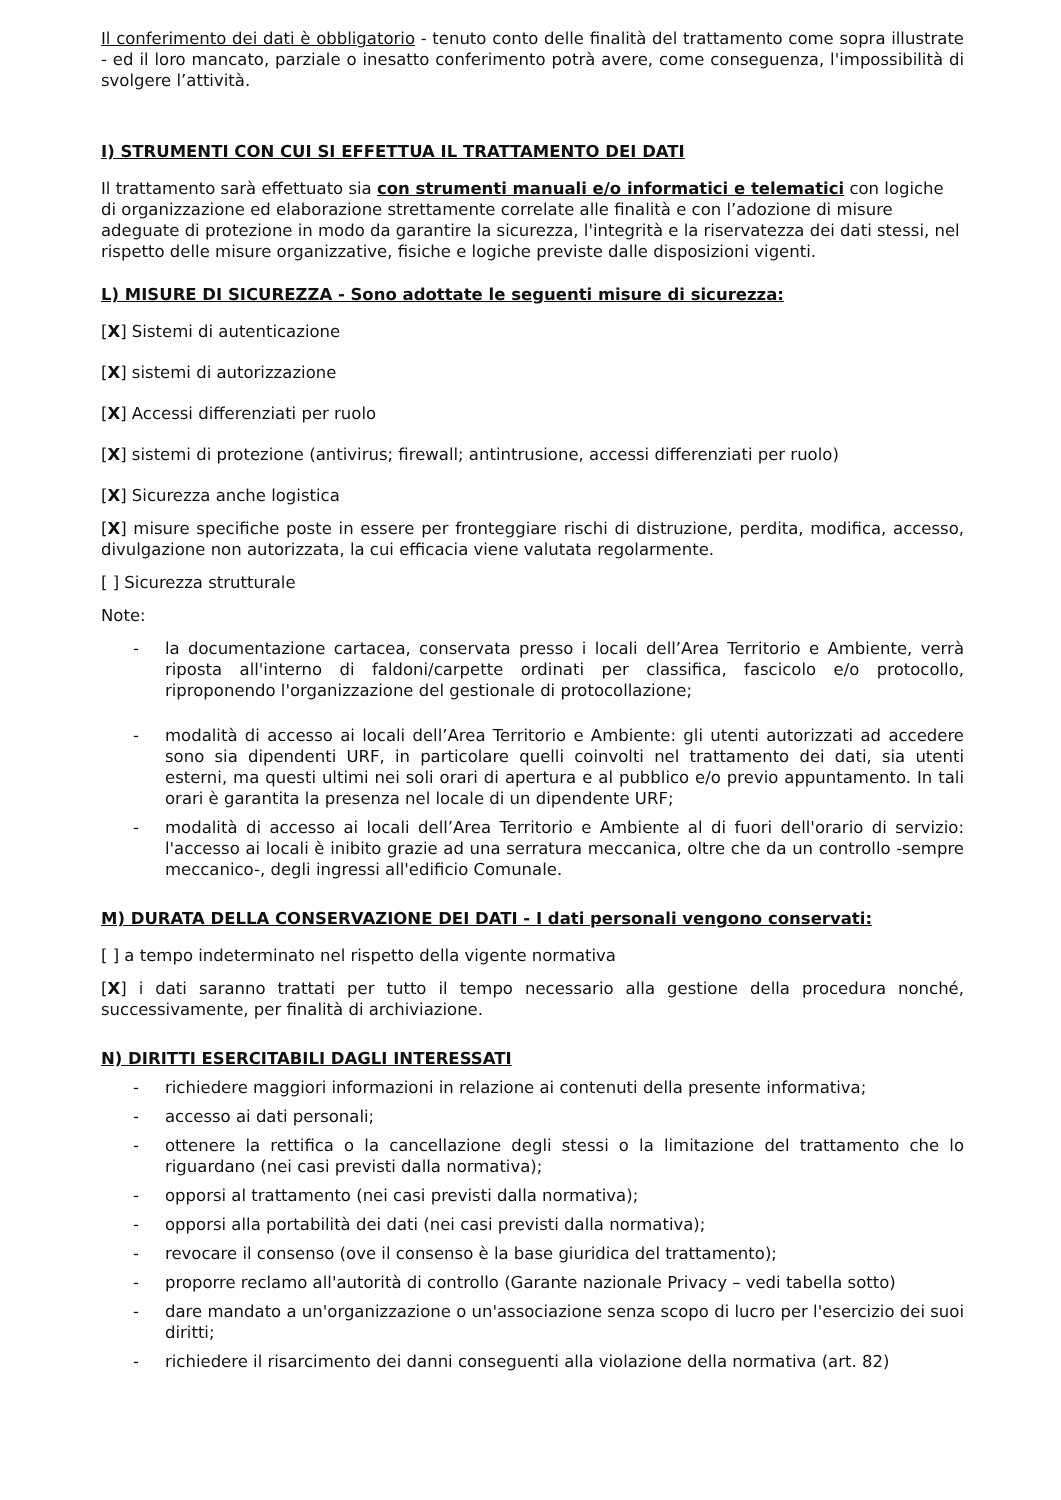Il conferimento dei dati è obbligatorio - tenuto conto delle finalità del trattamento come sopra illustrate - ed il loro mancato, parziale o inesatto conferimento potrà avere, come conseguenza, l'impossibilità di svolgere l’attività.
I) STRUMENTI CON CUI SI EFFETTUA IL TRATTAMENTO DEI DATI
Il trattamento sarà effettuato sia con strumenti manuali e/o informatici e telematici con logiche di organizzazione ed elaborazione strettamente correlate alle finalità e con l’adozione di misure adeguate di protezione in modo da garantire la sicurezza, l'integrità e la riservatezza dei dati stessi, nel rispetto delle misure organizzative, fisiche e logiche previste dalle disposizioni vigenti.
L) MISURE DI SICUREZZA - Sono adottate le seguenti misure di sicurezza:
[X] Sistemi di autenticazione
[X] sistemi di autorizzazione
[X] Accessi differenziati per ruolo
[X] sistemi di protezione (antivirus; firewall; antintrusione, accessi differenziati per ruolo)
[X] Sicurezza anche logistica
[X] misure specifiche poste in essere per fronteggiare rischi di distruzione, perdita, modifica, accesso, divulgazione non autorizzata, la cui efficacia viene valutata regolarmente.
[ ] Sicurezza strutturale
Note:
- la documentazione cartacea, conservata presso i locali dell’Area Territorio e Ambiente, verrà riposta all'interno di faldoni/carpette ordinati per classifica, fascicolo e/o protocollo, riproponendo l'organizzazione del gestionale di protocollazione;
- modalità di accesso ai locali dell’Area Territorio e Ambiente: gli utenti autorizzati ad accedere sono sia dipendenti URF, in particolare quelli coinvolti nel trattamento dei dati, sia utenti esterni, ma questi ultimi nei soli orari di apertura e al pubblico e/o previo appuntamento. In tali orari è garantita la presenza nel locale di un dipendente URF;
- modalità di accesso ai locali dell’Area Territorio e Ambiente al di fuori dell'orario di servizio: l'accesso ai locali è inibito grazie ad una serratura meccanica, oltre che da un controllo -sempre meccanico-, degli ingressi all'edificio Comunale.
M) DURATA DELLA CONSERVAZIONE DEI DATI - I dati personali vengono conservati:
[ ] a tempo indeterminato nel rispetto della vigente normativa
[X] i dati saranno trattati per tutto il tempo necessario alla gestione della procedura nonché, successivamente, per finalità di archiviazione.
N) DIRITTI ESERCITABILI DAGLI INTERESSATI
- richiedere maggiori informazioni in relazione ai contenuti della presente informativa;
- accesso ai dati personali;
- ottenere la rettifica o la cancellazione degli stessi o la limitazione del trattamento che lo riguardano (nei casi previsti dalla normativa);
- opporsi al trattamento (nei casi previsti dalla normativa);
- opporsi alla portabilità dei dati (nei casi previsti dalla normativa);
- revocare il consenso (ove il consenso è la base giuridica del trattamento);
- proporre reclamo all'autorità di controllo (Garante nazionale Privacy – vedi tabella sotto)
- dare mandato a un'organizzazione o un'associazione senza scopo di lucro per l'esercizio dei suoi diritti;
- richiedere il risarcimento dei danni conseguenti alla violazione della normativa (art. 82)